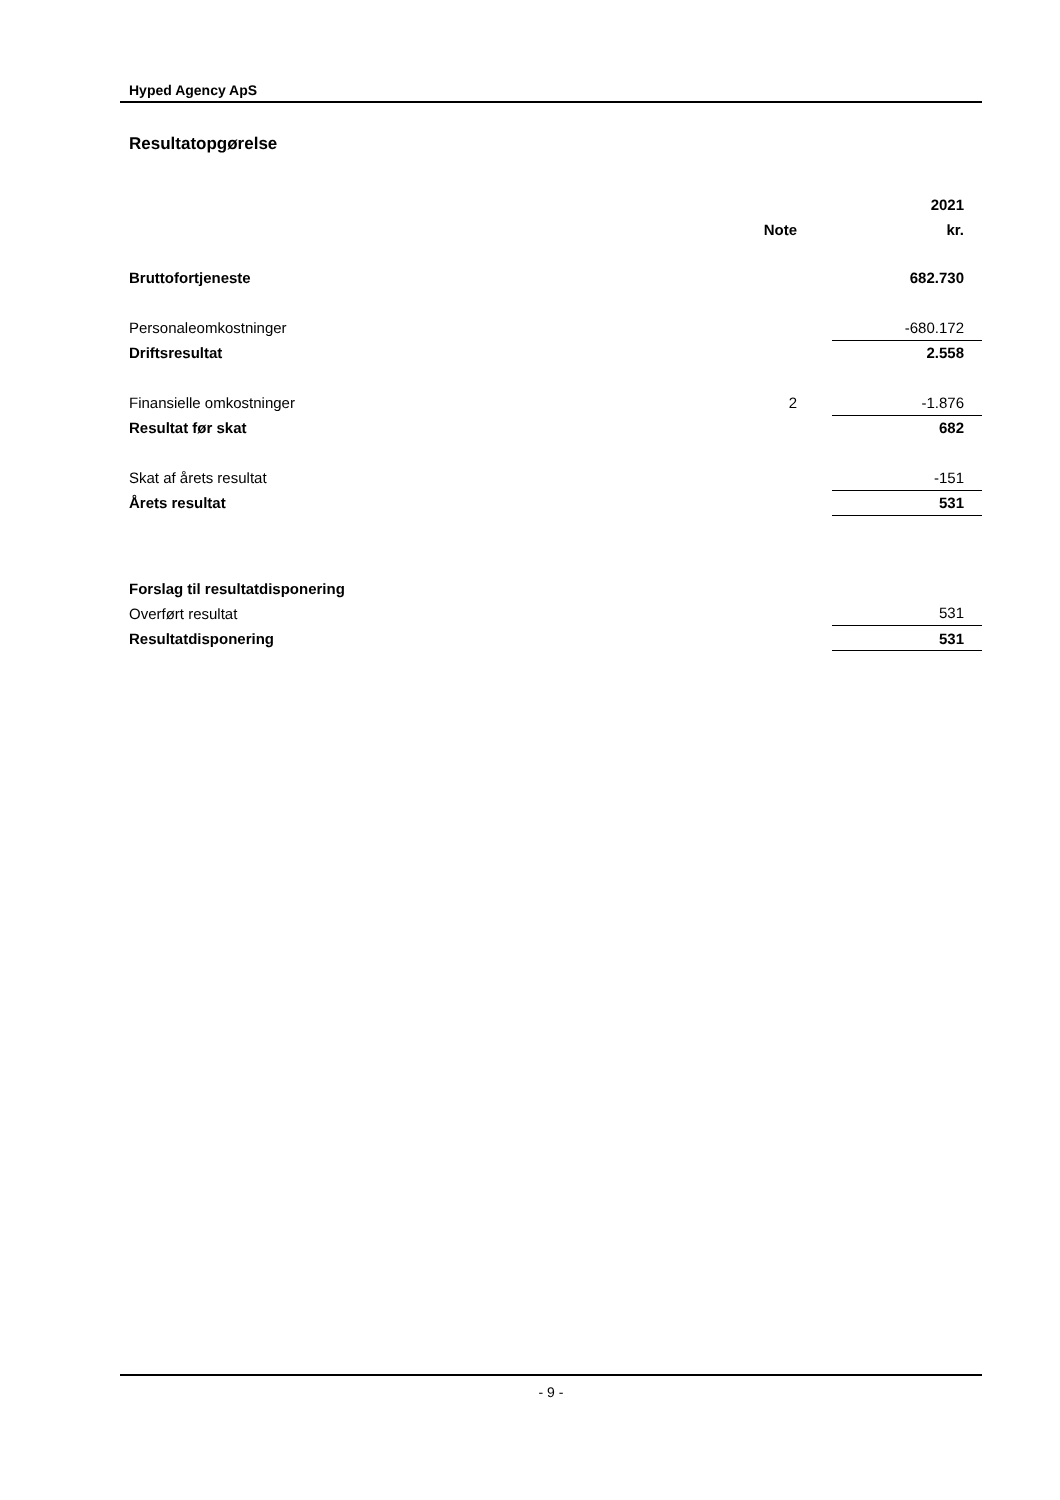Hyped Agency ApS
Resultatopgørelse
| | | | 2021 |
| --- | --- | --- | --- |
| | Note | | kr. |
| Bruttofortjeneste | | | 682.730 |
| Personaleomkostninger | | | -680.172 |
| Driftsresultat | | | 2.558 |
| Finansielle omkostninger | 2 | | -1.876 |
| Resultat før skat | | | 682 |
| Skat af årets resultat | | | -151 |
| Årets resultat | | | 531 |
| Forslag til resultatdisponering | | | |
| Overført resultat | | | 531 |
| Resultatdisponering | | | 531 |
- 9 -